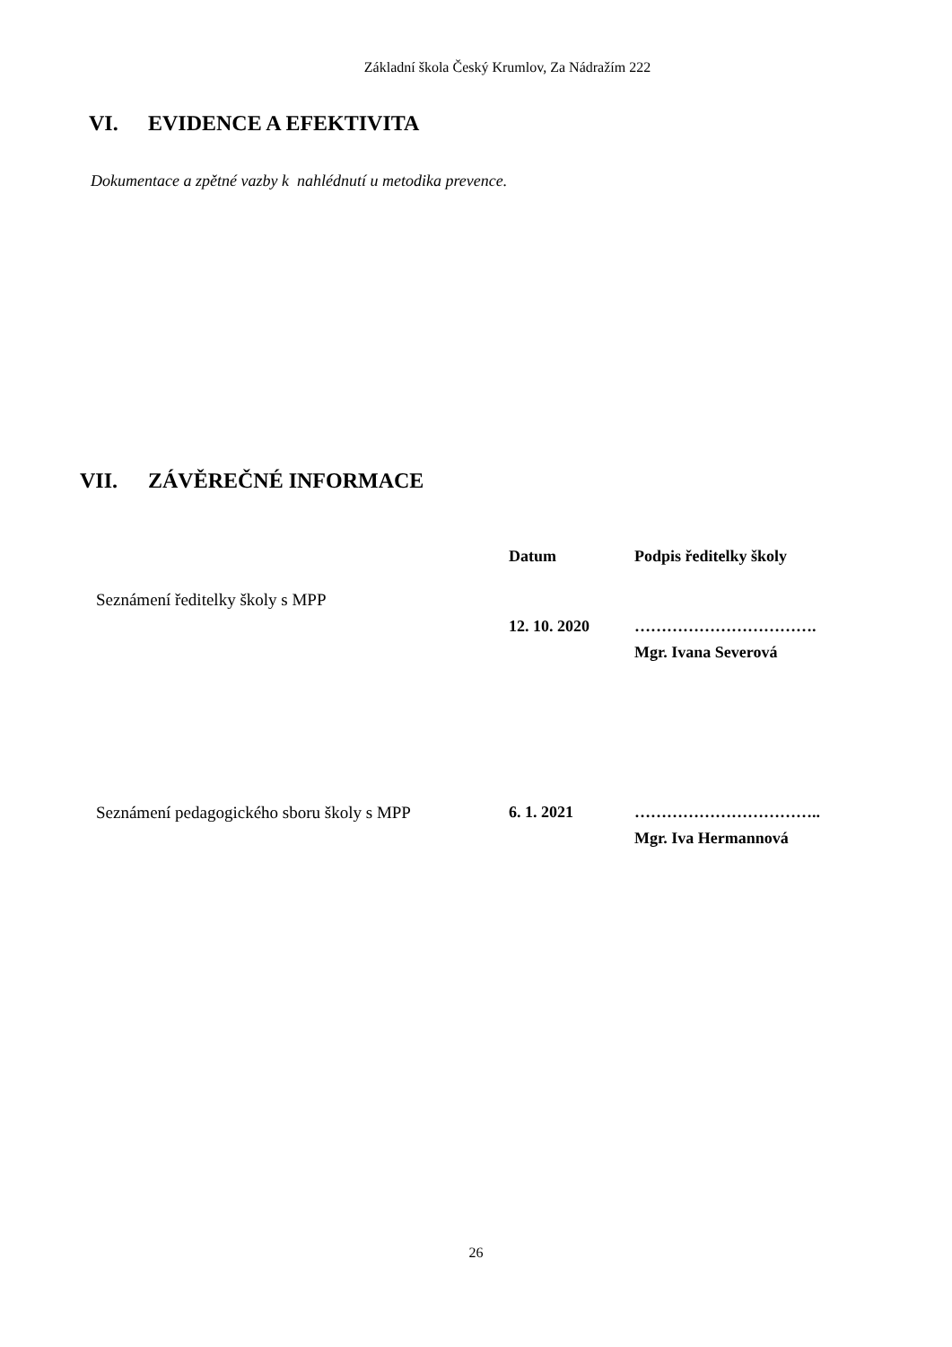Základní škola Český Krumlov, Za Nádražím 222
VI. EVIDENCE A EFEKTIVITA
Dokumentace a zpětné vazby k nahlédnutí u metodika prevence.
VII. ZÁVĚREČNÉ INFORMACE
| | Datum | Podpis ředitelky školy |
| Seznámení ředitelky školy s MPP | | |
| | 12. 10. 2020 | ……………………………. Mgr. Ivana Severová |
| Seznámení pedagogického sboru školy s MPP | 6. 1. 2021 | …………………………….. Mgr. Iva Hermannová |
26